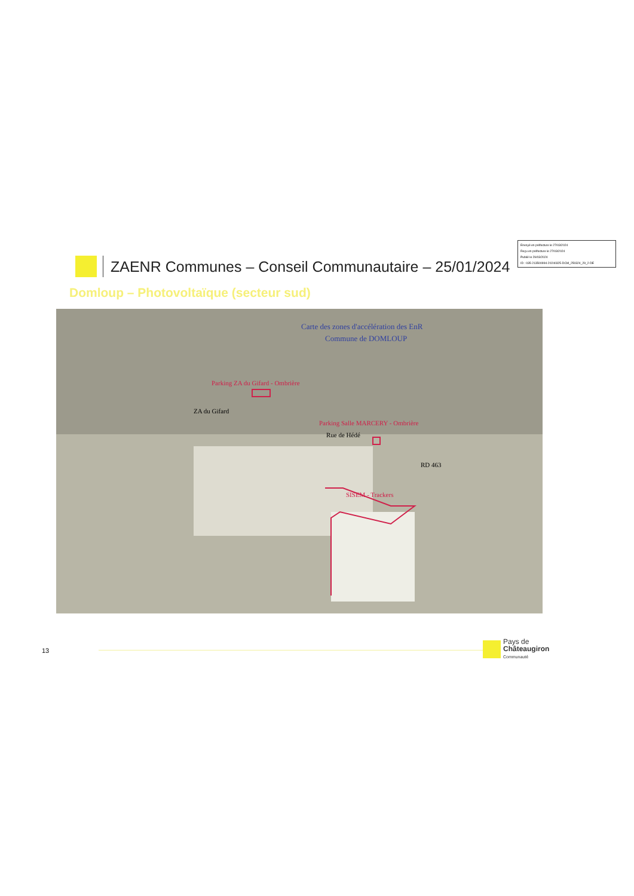Envoyé en préfecture le 27/03/2024
Reçu en préfecture le 27/03/2024
Publié le 29/03/2024
ID : 035-213500994-20240325-DCM_250324_29_2-DE
ZAENR Communes – Conseil Communautaire – 25/01/2024
Domloup – Photovoltaïque (secteur sud)
Carte des zones d'accélération des EnR
Commune de DOMLOUP
Parking ZA du Gifard - Ombrière
ZA du Gifard
Parking Salle MARCERY - Ombrière
Rue de Hédé
RD 463
SISEM - Trackers
13
Pays de
Châteaugiron
Communauté